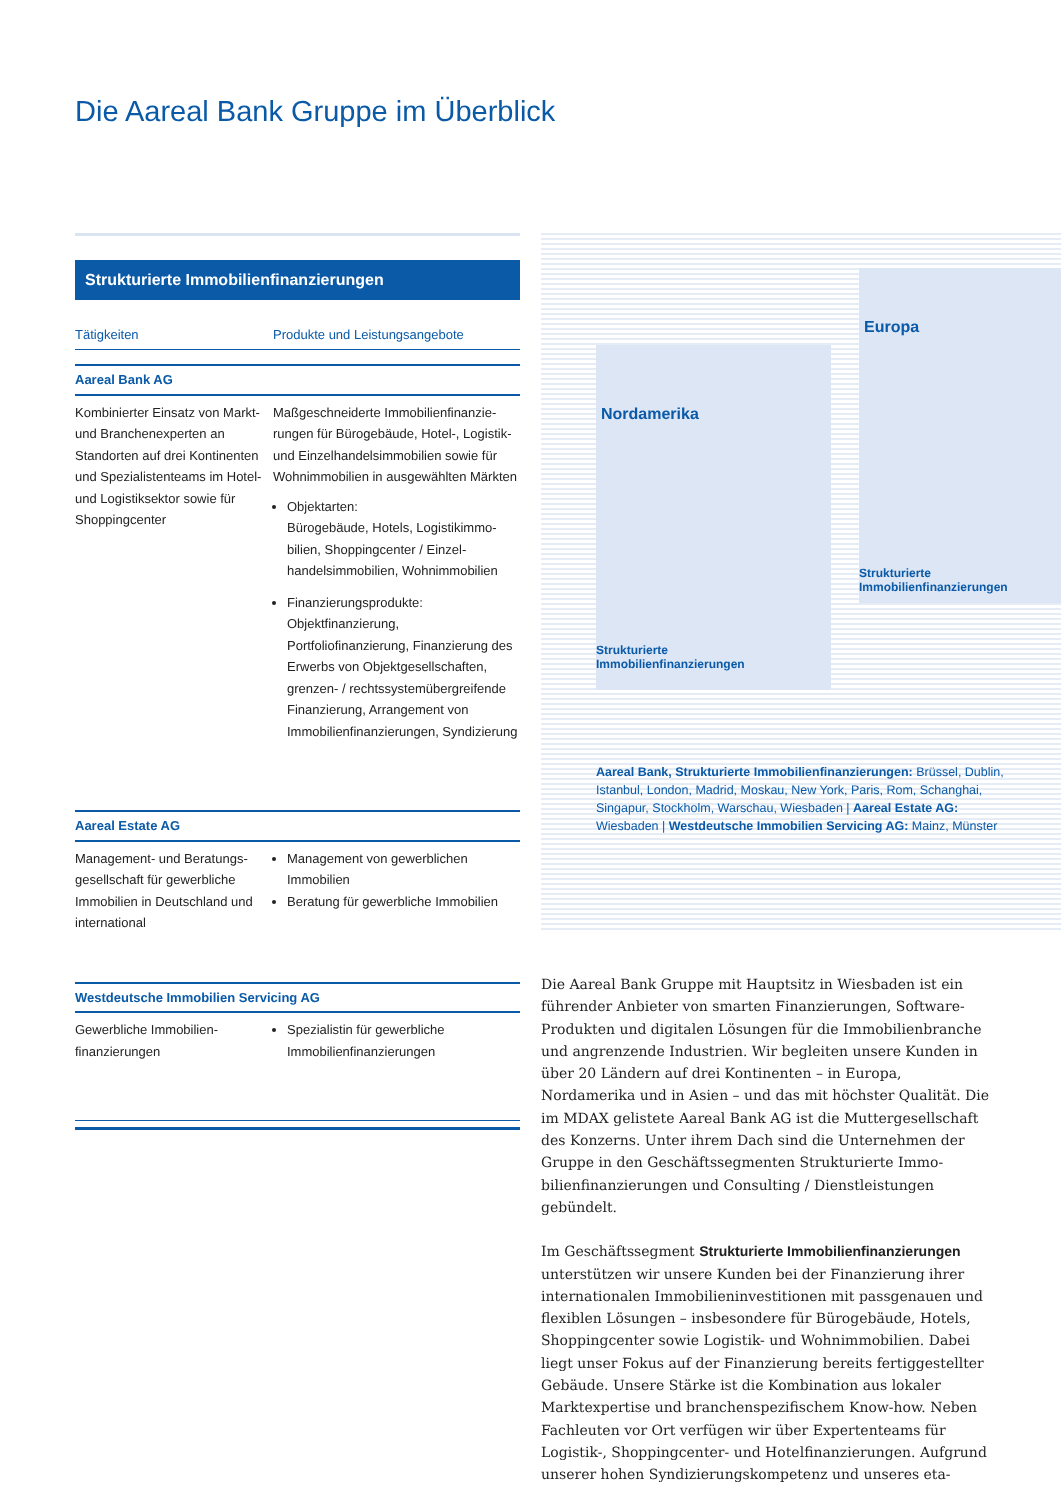Die Aareal Bank Gruppe im Überblick
Strukturierte Immobilienfinanzierungen
| Tätigkeiten | Produkte und Leistungsangebote |
| --- | --- |
| Aareal Bank AG | |
| Kombinierter Einsatz von Markt- und Branchenexperten an Standorten auf drei Kon­tinenten und Spezialistenteams im Hotel- und Logistiksektor sowie für Shoppingcenter | Maßgeschneiderte Immobilienfinanzie­rungen für Bürogebäude, Hotel-, Logistik- und Einzelhandelsimmobilien sowie für Wohnimmobilien in ausgewählten Märkten Objektarten: Bürogebäude, Hotels, Logistikimmo­bilien, Shoppingcenter / Einzel­handelsimmobilien, Wohnimmobilien Finanzierungsprodukte: Objektfinanzierung, Portfoliofinanzierung, Finanzierung des Erwerbs von Objektgesellschaften, grenzen- / rechts­systemübergreifende Finanzierung, Arrangement von Immobilienfinanzie­rungen, Syndizierung |
| Aareal Estate AG | |
| Management- und Beratungs­gesellschaft für gewerbliche Immobilien in Deutschland und international | Management von gewerblichen Immobilien Beratung für gewerbliche Immobilien |
| Westdeutsche Immobilien Servicing AG | |
| Gewerbliche Immobilien­finanzierungen | Spezialistin für gewerbliche Immobilienfinanzierungen |
Nordamerika
Strukturierte
Immobilienfinanzierungen
Europa
Strukturierte
Immobilienfinanzierungen
Aareal Bank, Strukturierte Immobilienfinanzierungen: Brüssel, Dublin, Istanbul, London, Madrid, Moskau, New York, Paris, Rom, Schanghai, Singapur, Stockholm, Warschau, Wiesbaden | Aareal Estate AG: Wiesbaden | Westdeutsche Immobilien Servicing AG: Mainz, Münster
Die Aareal Bank Gruppe mit Hauptsitz in Wiesbaden ist ein führender Anbieter von smarten Finanzierungen, Software-Produkten und digitalen Lösungen für die Immobilienbranche und angrenzende Industrien. Wir begleiten unsere Kunden in über 20 Ländern auf drei Kontinenten – in Europa, Nordamerika und in Asien – und das mit höchster Qualität. Die im MDAX gelistete Aareal Bank AG ist die Muttergesellschaft des Konzerns. Unter ihrem Dach sind die Unter­nehmen der Gruppe in den Geschäftssegmenten Strukturierte Immo­bilienfinanzierungen und Consulting / Dienstleistungen gebündelt.
Im Geschäftssegment Strukturierte Immobilienfinanzierungen unterstützen wir unsere Kunden bei der Finanzierung ihrer inter­nationalen Immobilieninvestitionen mit passgenauen und flexiblen Lösungen – insbesondere für Bürogebäude, Hotels, Shoppingcenter sowie Logistik- und Wohnimmobilien. Dabei liegt unser Fokus auf der Finanzierung bereits fertiggestellter Gebäude. Unsere Stärke ist die Kombination aus lokaler Marktexpertise und branchenspezifischem Know-how. Neben Fachleuten vor Ort verfügen wir über Experten­teams für Logistik-, Shoppingcenter- und Hotelfinanzierungen. Aufgrund unserer hohen Syndizierungskompetenz und unseres eta-